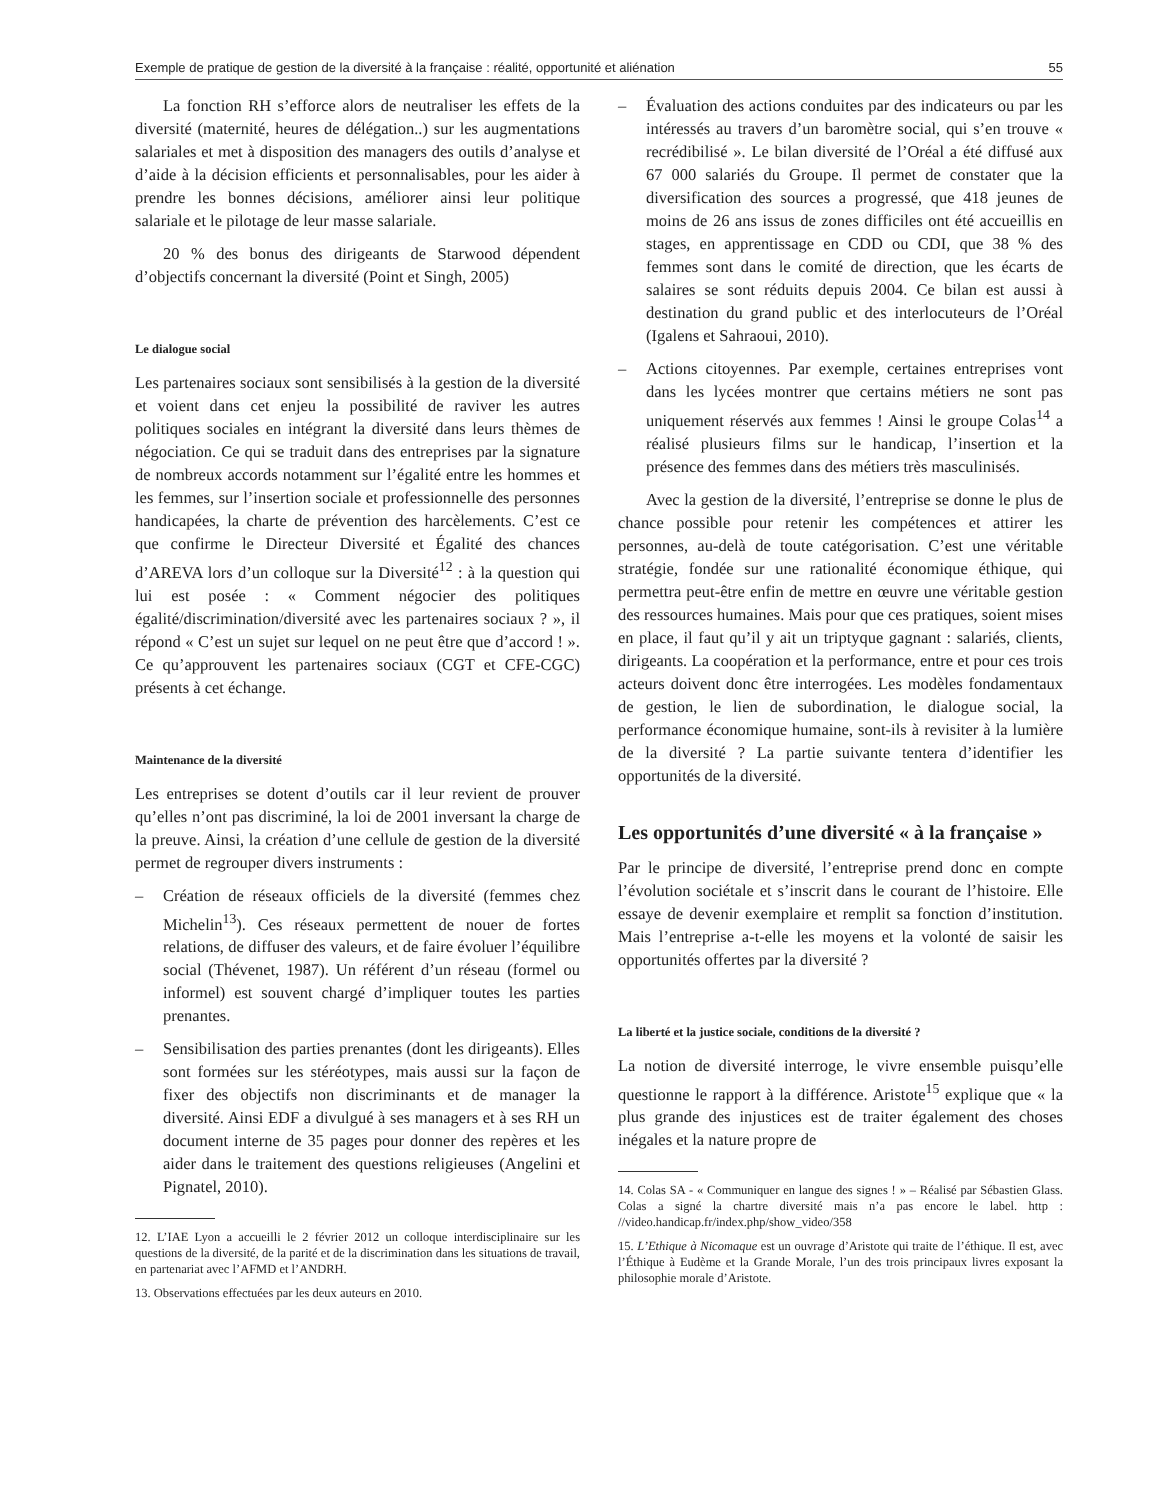Exemple de pratique de gestion de la diversité à la française : réalité, opportunité et aliénation 55
La fonction RH s’efforce alors de neutraliser les effets de la diversité (maternité, heures de délégation..) sur les augmentations salariales et met à disposition des managers des outils d’analyse et d’aide à la décision efficients et personnalisables, pour les aider à prendre les bonnes décisions, améliorer ainsi leur politique salariale et le pilotage de leur masse salariale.
20 % des bonus des dirigeants de Starwood dépendent d’objectifs concernant la diversité (Point et Singh, 2005)
Le dialogue social
Les partenaires sociaux sont sensibilisés à la gestion de la diversité et voient dans cet enjeu la possibilité de raviver les autres politiques sociales en intégrant la diversité dans leurs thèmes de négociation. Ce qui se traduit dans des entreprises par la signature de nombreux accords notamment sur l’égalité entre les hommes et les femmes, sur l’insertion sociale et professionnelle des personnes handicapées, la charte de prévention des harcèlements. C’est ce que confirme le Directeur Diversité et Égalité des chances d’AREVA lors d’un colloque sur la Diversité<sup>12</sup> : à la question qui lui est posée : « Comment négocier des politiques égalité/discrimination/diversité avec les partenaires sociaux ? », il répond « C’est un sujet sur lequel on ne peut être que d’accord ! ». Ce qu’approuvent les partenaires sociaux (CGT et CFE-CGC) présents à cet échange.
Maintenance de la diversité
Les entreprises se dotent d’outils car il leur revient de prouver qu’elles n’ont pas discriminé, la loi de 2001 inversant la charge de la preuve. Ainsi, la création d’une cellule de gestion de la diversité permet de regrouper divers instruments :
– Création de réseaux officiels de la diversité (femmes chez Michelin<sup>13</sup>). Ces réseaux permettent de nouer de fortes relations, de diffuser des valeurs, et de faire évoluer l’équilibre social (Thévenet, 1987). Un référent d’un réseau (formel ou informel) est souvent chargé d’impliquer toutes les parties prenantes.
– Sensibilisation des parties prenantes (dont les dirigeants). Elles sont formées sur les stéréotypes, mais aussi sur la façon de fixer des objectifs non discriminants et de manager la diversité. Ainsi EDF a divulgué à ses managers et à ses RH un document interne de 35 pages pour donner des repères et les aider dans le traitement des questions religieuses (Angelini et Pignatel, 2010).
12. L’IAE Lyon a accueilli le 2 février 2012 un colloque interdisciplinaire sur les questions de la diversité, de la parité et de la discrimination dans les situations de travail, en partenariat avec l’AFMD et l’ANDRH.
13. Observations effectuées par les deux auteurs en 2010.
– Évaluation des actions conduites par des indicateurs ou par les intéressés au travers d’un baromètre social, qui s’en trouve « recrédibilisé ». Le bilan diversité de l’Oréal a été diffusé aux 67 000 salariés du Groupe. Il permet de constater que la diversification des sources a progressé, que 418 jeunes de moins de 26 ans issus de zones difficiles ont été accueillis en stages, en apprentissage en CDD ou CDI, que 38 % des femmes sont dans le comité de direction, que les écarts de salaires se sont réduits depuis 2004. Ce bilan est aussi à destination du grand public et des interlocuteurs de l’Oréal (Igalens et Sahraoui, 2010).
– Actions citoyennes. Par exemple, certaines entreprises vont dans les lycées montrer que certains métiers ne sont pas uniquement réservés aux femmes ! Ainsi le groupe Colas<sup>14</sup> a réalisé plusieurs films sur le handicap, l’insertion et la présence des femmes dans des métiers très masculinisés.
Avec la gestion de la diversité, l’entreprise se donne le plus de chance possible pour retenir les compétences et attirer les personnes, au-delà de toute catégorisation. C’est une véritable stratégie, fondée sur une rationalité économique éthique, qui permettra peut-être enfin de mettre en œuvre une véritable gestion des ressources humaines. Mais pour que ces pratiques, soient mises en place, il faut qu’il y ait un triptyque gagnant : salariés, clients, dirigeants. La coopération et la performance, entre et pour ces trois acteurs doivent donc être interrogées. Les modèles fondamentaux de gestion, le lien de subordination, le dialogue social, la performance économique humaine, sont-ils à revisiter à la lumière de la diversité ? La partie suivante tentera d’identifier les opportunités de la diversité.
Les opportunités d’une diversité « à la française »
Par le principe de diversité, l’entreprise prend donc en compte l’évolution sociétale et s’inscrit dans le courant de l’histoire. Elle essaye de devenir exemplaire et remplit sa fonction d’institution. Mais l’entreprise a-t-elle les moyens et la volonté de saisir les opportunités offertes par la diversité ?
La liberté et la justice sociale, conditions de la diversité ?
La notion de diversité interroge, le vivre ensemble puisqu’elle questionne le rapport à la différence. Aristote<sup>15</sup> explique que « la plus grande des injustices est de traiter également des choses inégales et la nature propre de
14. Colas SA - « Communiquer en langue des signes ! » – Réalisé par Sébastien Glass. Colas a signé la chartre diversité mais n’a pas encore le label. http : //video.handicap.fr/index.php/show_video/358
15. L’Ethique à Nicomaque est un ouvrage d’Aristote qui traite de l’éthique. Il est, avec l’Éthique à Eudème et la Grande Morale, l’un des trois principaux livres exposant la philosophie morale d’Aristote.